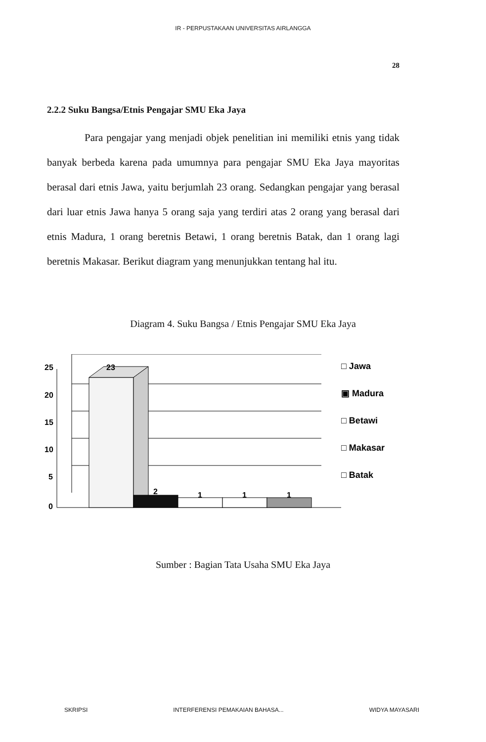IR - PERPUSTAKAAN UNIVERSITAS AIRLANGGA
28
2.2.2 Suku Bangsa/Etnis Pengajar SMU Eka Jaya
Para pengajar yang menjadi objek penelitian ini memiliki etnis yang tidak banyak berbeda karena pada umumnya para pengajar SMU Eka Jaya mayoritas berasal dari etnis Jawa, yaitu berjumlah 23 orang. Sedangkan pengajar yang berasal dari luar etnis Jawa hanya 5 orang saja yang terdiri atas 2 orang yang berasal dari etnis Madura, 1 orang beretnis Betawi, 1 orang beretnis Batak, dan 1 orang lagi beretnis Makasar. Berikut diagram yang menunjukkan tentang hal itu.
Diagram 4. Suku Bangsa / Etnis Pengajar SMU Eka Jaya
25
20
15
10
5
0
23
2
1
1
1
□ Jawa
▣ Madura
□ Betawi
□ Makasar
□ Batak
Sumber : Bagian Tata Usaha SMU Eka Jaya
SKRIPSI INTERFERENSI PEMAKAIAN BAHASA... WIDYA MAYASARI